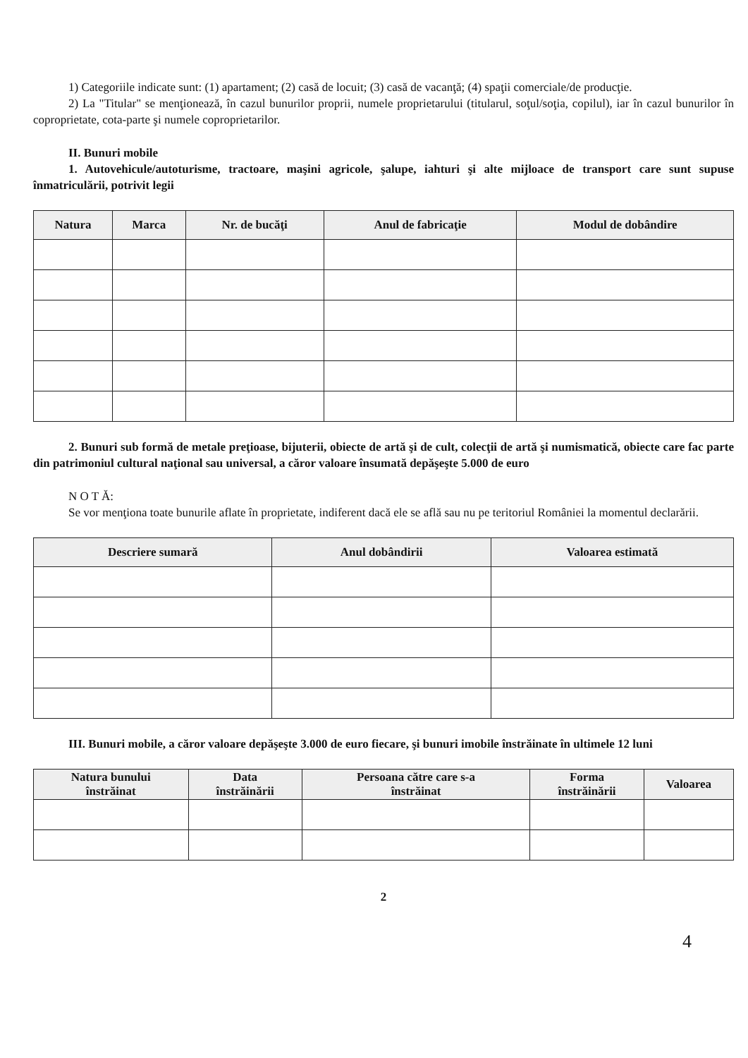1) Categoriile indicate sunt: (1) apartament; (2) casă de locuit; (3) casă de vacanţă; (4) spaţii comerciale/de producţie.
2) La "Titular" se menţionează, în cazul bunurilor proprii, numele proprietarului (titularul, soţul/soţia, copilul), iar în cazul bunurilor în coproprietate, cota-parte şi numele coproprietarilor.
II. Bunuri mobile
1. Autovehicule/autoturisme, tractoare, maşini agricole, şalupe, iahturi şi alte mijloace de transport care sunt supuse înmatriculării, potrivit legii
| Natura | Marca | Nr. de bucăţi | Anul de fabricaţie | Modul de dobândire |
| --- | --- | --- | --- | --- |
2. Bunuri sub formă de metale preţioase, bijuterii, obiecte de artă şi de cult, colecţii de artă şi numismatică, obiecte care fac parte din patrimoniul cultural naţional sau universal, a căror valoare însumată depăşeşte 5.000 de euro
N O T Ă:
Se vor menţiona toate bunurile aflate în proprietate, indiferent dacă ele se află sau nu pe teritoriul României la momentul declarării.
| Descriere sumară | Anul dobândirii | Valoarea estimată |
| --- | --- | --- |
III. Bunuri mobile, a căror valoare depăşeşte 3.000 de euro fiecare, şi bunuri imobile înstrăinate în ultimele 12 luni
| Natura bunului înstrăinat | Data înstrăinării | Persoana către care s-a înstrăinat | Forma înstrăinării | Valoarea |
| --- | --- | --- | --- | --- |
2
4